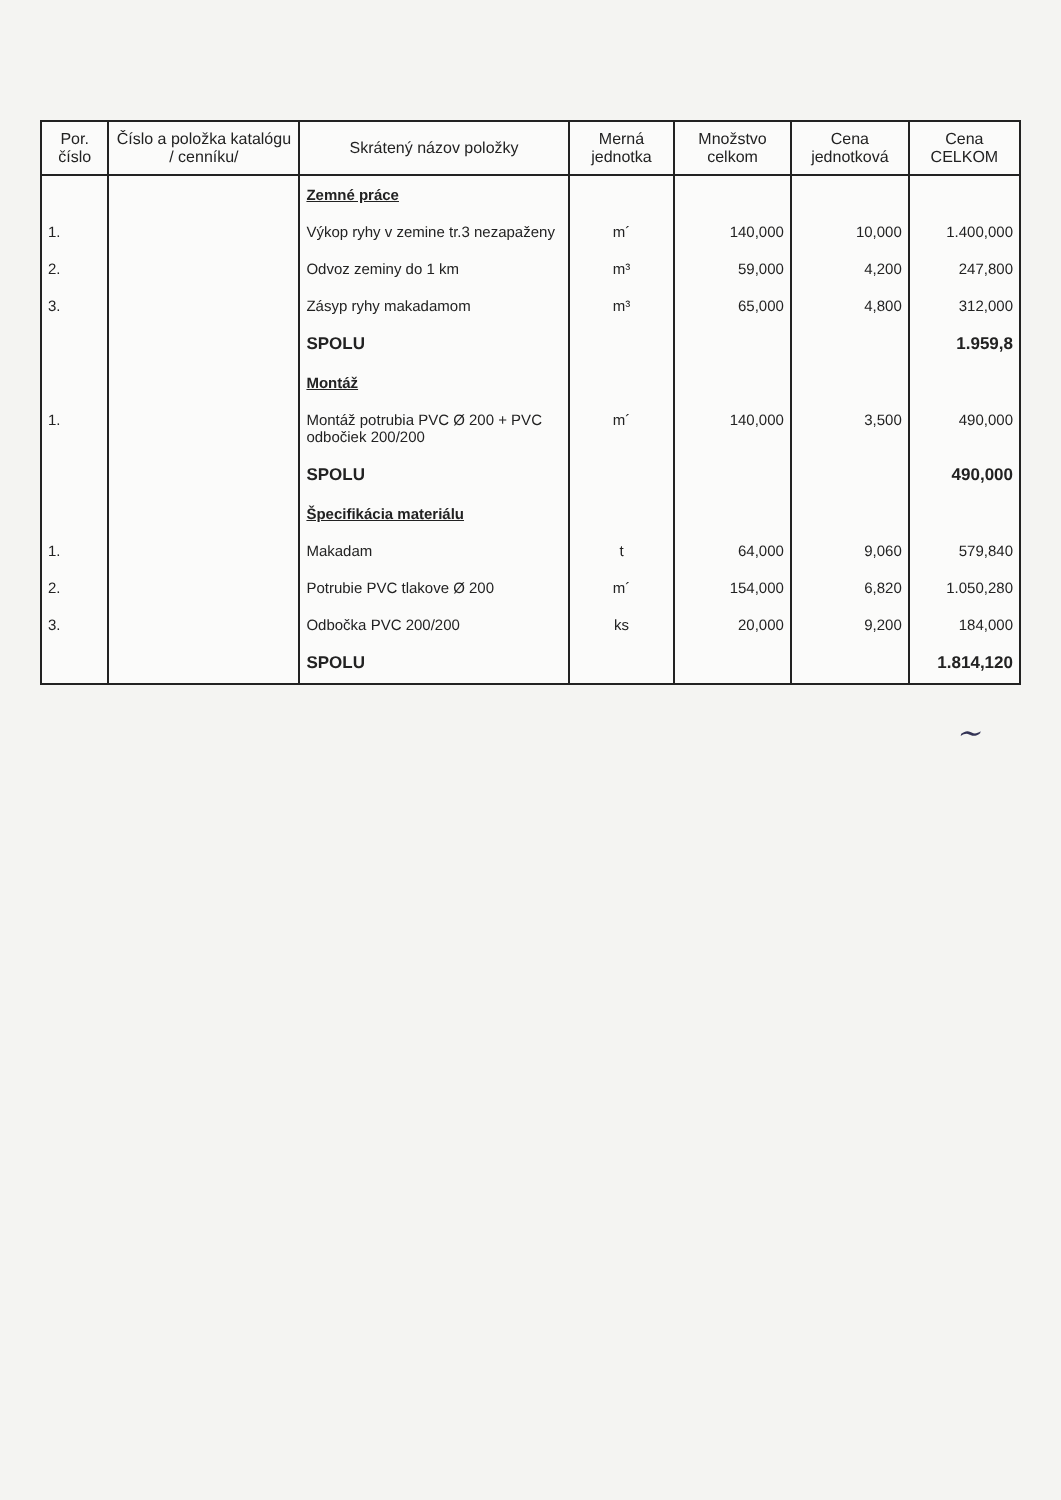| Por. číslo | Číslo a položka katalógu / cenníku/ | Skrátený názov položky | Merná jednotka | Množstvo celkom | Cena jednotková | Cena CELKOM |
| --- | --- | --- | --- | --- | --- | --- |
| | | Zemné práce | | | | |
| 1. | | Výkop ryhy v zemine tr.3 nezapaženy | m´ | 140,000 | 10,000 | 1.400,000 |
| 2. | | Odvoz zeminy do 1 km | m³ | 59,000 | 4,200 | 247,800 |
| 3. | | Zásyp ryhy makadamom | m³ | 65,000 | 4,800 | 312,000 |
| | | SPOLU | | | | 1.959,8 |
| | | Montáž | | | | |
| 1. | | Montáž potrubia PVC Ø 200 + PVC odbočiek 200/200 | m´ | 140,000 | 3,500 | 490,000 |
| | | SPOLU | | | | 490,000 |
| | | Špecifikácia materiálu | | | | |
| 1. | | Makadam | t | 64,000 | 9,060 | 579,840 |
| 2. | | Potrubie PVC tlakove Ø 200 | m´ | 154,000 | 6,820 | 1.050,280 |
| 3. | | Odbočka PVC 200/200 | ks | 20,000 | 9,200 | 184,000 |
| | | SPOLU | | | | 1.814,120 |
~